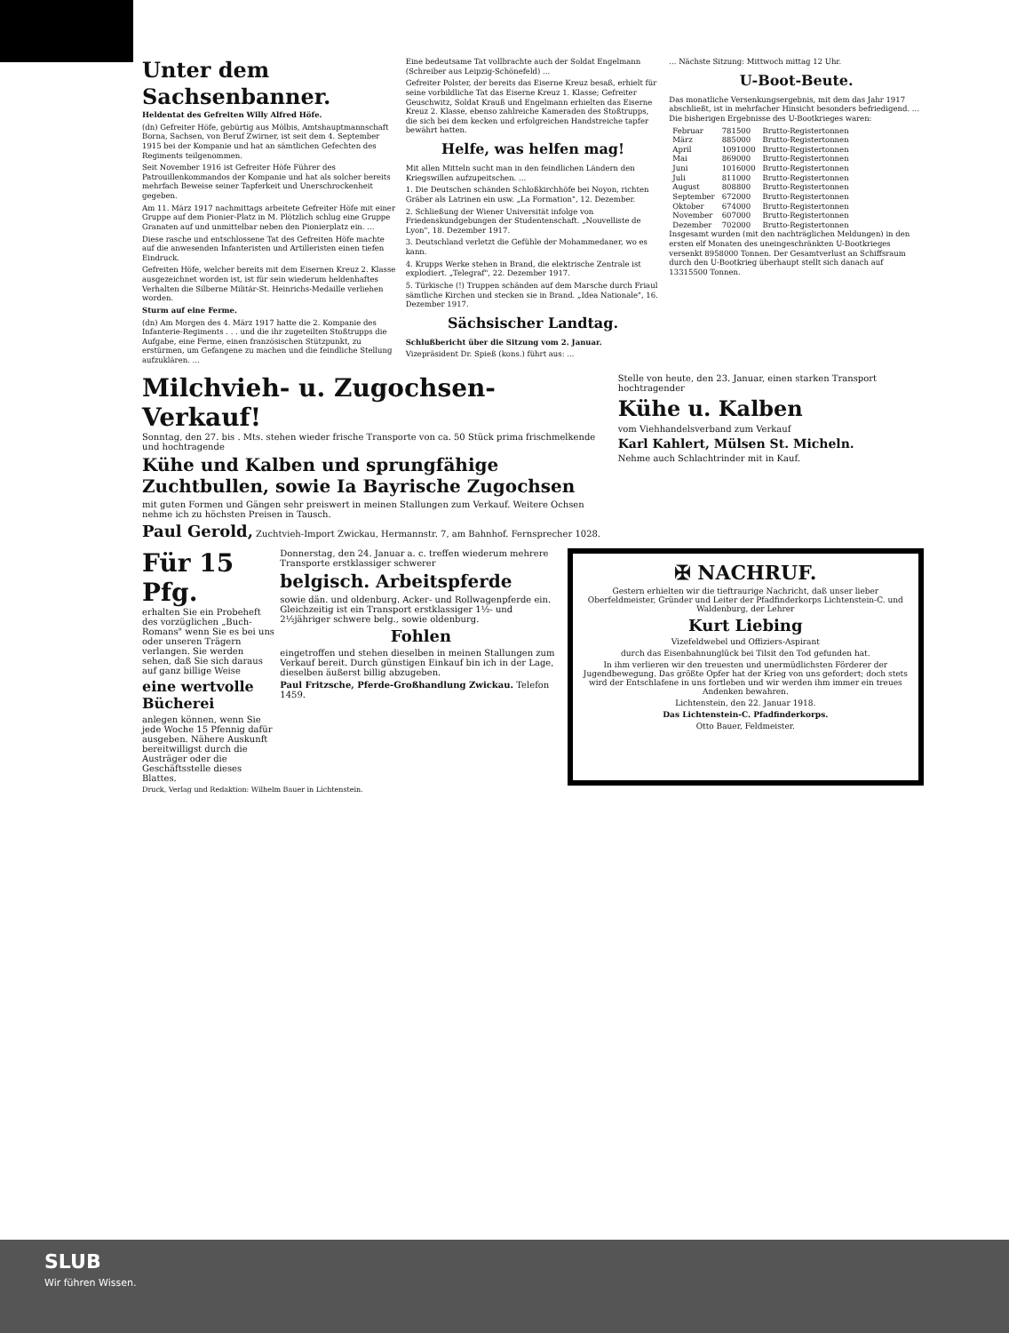Unter dem Sachsenbanner.
Heldentat des Gefreiten Willy Alfred Höfe.
(dn) Gefreiter Höfe, gebürtig aus Mölbis, Amtshauptmannschaft Borna, Sachsen, von Beruf Zwirner, ist seit dem 4. September 1915 bei der Kompanie und hat an sämtlichen Gefechten des Regiments teilgenommen.
Seit November 1916 ist Gefreiter Höfe Führer des Patrouillenkommandos der Kompanie und hat als solcher bereits mehrfach Beweise seiner Tapferkeit und Unerschrockenheit gegeben.
Am 11. März 1917 nachmittags arbeitete Gefreiter Höfe mit einer Gruppe auf dem Pionier-Platz in M. Plötzlich schlug eine Gruppe Granaten auf und unmittelbar neben den Pionierplatz ein. ...
Diese rasche und entschlossene Tat des Gefreiten Höfe machte auf die anwesenden Infanteristen und Artilleristen einen tiefen Eindruck.
Gefreiten Höfe, welcher bereits mit dem Eisernen Kreuz 2. Klasse ausgezeichnet worden ist, ist für sein wiederum heldenhaftes Verhalten die Silberne Militär-St. Heinrichs-Medaille verliehen worden.
Sturm auf eine Ferme.
(dn) Am Morgen des 4. März 1917 hatte die 2. Kompanie des Infanterie-Regiments . . . und die ihr zugeteilten Stoßtrupps die Aufgabe, eine Ferme, einen französischen Stützpunkt, zu erstürmen, um Gefangene zu machen und die feindliche Stellung aufzuklären. ...
Eine bedeutsame Tat vollbrachte auch der Soldat Engelmann (Schreiber aus Leipzig-Schönefeld) ...
Gefreiter Polster, der bereits das Eiserne Kreuz besaß, erhielt für seine vorbildliche Tat das Eiserne Kreuz 1. Klasse; Gefreiter Geuschwitz, Soldat Krauß und Engelmann erhielten das Eiserne Kreuz 2. Klasse, ebenso zahlreiche Kameraden des Stoßtrupps, die sich bei dem kecken und erfolgreichen Handstreiche tapfer bewährt hatten.
Helfe, was helfen mag!
Mit allen Mitteln sucht man in den feindlichen Ländern den Kriegswillen aufzupeitschen. ...
1. Die Deutschen schänden Schloßkirchhöfe bei Noyon, richten Gräber als Latrinen ein usw. „La Formation", 12. Dezember.
2. Schließung der Wiener Universität infolge von Friedenskundgebungen der Studentenschaft. „Nouvelliste de Lyon", 18. Dezember 1917.
3. Deutschland verletzt die Gefühle der Mohammedaner, wo es kann.
4. Krupps Werke stehen in Brand, die elektrische Zentrale ist explodiert. „Telegraf", 22. Dezember 1917.
5. Türkische (!) Truppen schänden auf dem Marsche durch Friaul sämtliche Kirchen und stecken sie in Brand. „Idea Nationale", 16. Dezember 1917.
Sächsischer Landtag.
Schlußbericht über die Sitzung vom 2. Januar.
Vizepräsident Dr. Spieß (kons.) führt aus: ...
... Nächste Sitzung: Mittwoch mittag 12 Uhr.
U-Boot-Beute.
Das monatliche Versenkungsergebnis, mit dem das Jahr 1917 abschließt, ist in mehrfacher Hinsicht besonders befriedigend. ... Die bisherigen Ergebnisse des U-Bootkrieges waren:
| Februar | 781500 | Brutto-Registertonnen |
| März | 885000 | Brutto-Registertonnen |
| April | 1091000 | Brutto-Registertonnen |
| Mai | 869000 | Brutto-Registertonnen |
| Juni | 1016000 | Brutto-Registertonnen |
| Juli | 811000 | Brutto-Registertonnen |
| August | 808800 | Brutto-Registertonnen |
| September | 672000 | Brutto-Registertonnen |
| Oktober | 674000 | Brutto-Registertonnen |
| November | 607000 | Brutto-Registertonnen |
| Dezember | 702000 | Brutto-Registertonnen |
Insgesamt wurden (mit den nachträglichen Meldungen) in den ersten elf Monaten des uneingeschränkten U-Bootkrieges versenkt 8958000 Tonnen. Der Gesamtverlust an Schiffsraum durch den U-Bootkrieg überhaupt stellt sich danach auf 13315500 Tonnen.
Milchvieh- u. Zugochsen-Verkauf!
Sonntag, den 27. bis . Mts. stehen wieder frische Transporte von ca. 50 Stück prima frischmelkende und hochtragende
Kühe und Kalben und sprungfähige Zuchtbullen, sowie Ia Bayrische Zugochsen
mit guten Formen und Gängen sehr preiswert in meinen Stallungen zum Verkauf. Weitere Ochsen nehme ich zu höchsten Preisen in Tausch.
Paul Gerold, Zuchtvieh-Import Zwickau, Hermannstr. 7, am Bahnhof. Fernsprecher 1028.
Stelle von heute, den 23. Januar, einen starken Transport hochtragender
Kühe u. Kalben
vom Viehhandelsverband zum Verkauf
Karl Kahlert, Mülsen St. Micheln.
Nehme auch Schlachtrinder mit in Kauf.
Für 15 Pfg.
erhalten Sie ein Probeheft des vorzüglichen „Buch-Romans" wenn Sie es bei uns oder unseren Trägern verlangen. Sie werden sehen, daß Sie sich daraus auf ganz billige Weise
eine wertvolle Bücherei
anlegen können, wenn Sie jede Woche 15 Pfennig dafür ausgeben. Nähere Auskunft bereitwilligst durch die Austräger oder die Geschäftsstelle dieses Blattes.
Donnerstag, den 24. Januar a. c. treffen wiederum mehrere Transporte erstklassiger schwerer
belgisch. Arbeitspferde
sowie dän. und oldenburg. Acker- und Rollwagenpferde ein. Gleichzeitig ist ein Transport erstklassiger 1½- und 2½jähriger schwere belg., sowie oldenburg.
Fohlen
eingetroffen und stehen dieselben in meinen Stallungen zum Verkauf bereit. Durch günstigen Einkauf bin ich in der Lage, dieselben äußerst billig abzugeben.
Paul Fritzsche, Pferde-Großhandlung Zwickau. Telefon 1459.
✠ NACHRUF.
Gestern erhielten wir die tieftraurige Nachricht, daß unser lieber Oberfeldmeister, Gründer und Leiter der Pfadfinderkorps Lichtenstein-C. und Waldenburg, der Lehrer
Kurt Liebing
Vizefeldwebel und Offiziers-Aspirant
durch das Eisenbahnunglück bei Tilsit den Tod gefunden hat.
In ihm verlieren wir den treuesten und unermüdlichsten Förderer der Jugendbewegung. Das größte Opfer hat der Krieg von uns gefordert; doch stets wird der Entschlafene in uns fortleben und wir werden ihm immer ein treues Andenken bewahren.
Lichtenstein, den 22. Januar 1918.
Das Lichtenstein-C. Pfadfinderkorps.
Otto Bauer, Feldmeister.
Druck, Verlag und Redaktion: Wilhelm Bauer in Lichtenstein.
SLUB
Wir führen Wissen.